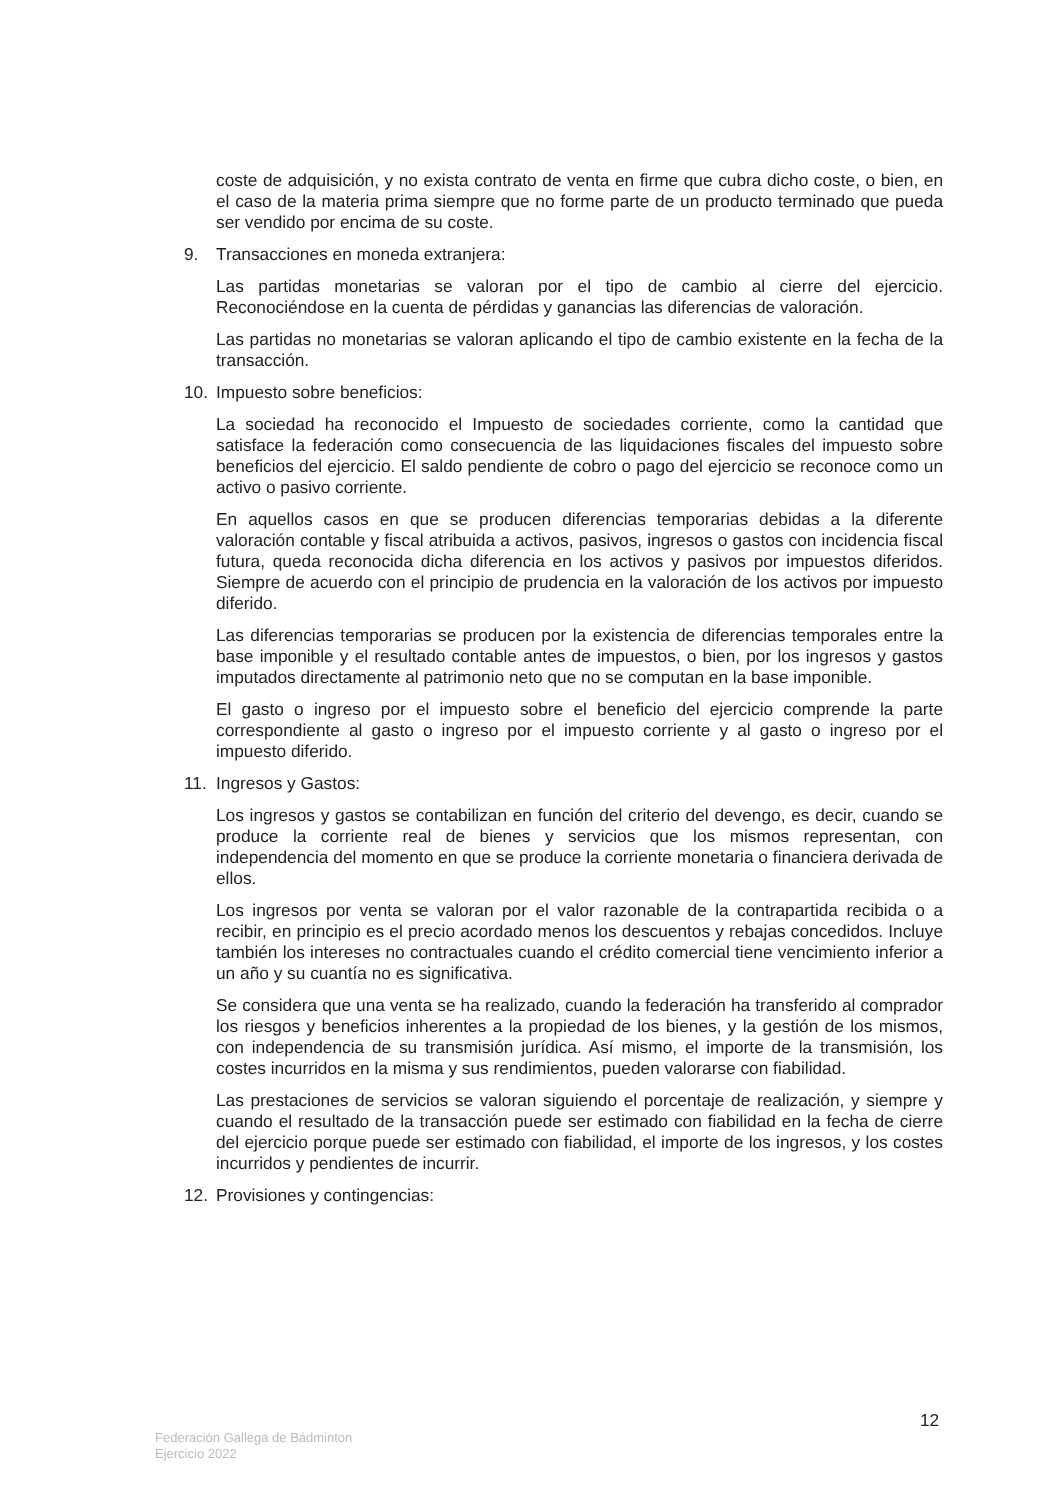coste de adquisición, y no exista contrato de venta en firme que cubra dicho coste, o bien, en el caso de la materia prima siempre que no forme parte de un producto terminado que pueda ser vendido por encima de su coste.
9. Transacciones en moneda extranjera:
Las partidas monetarias se valoran por el tipo de cambio al cierre del ejercicio. Reconociéndose en la cuenta de pérdidas y ganancias las diferencias de valoración.
Las partidas no monetarias se valoran aplicando el tipo de cambio existente en la fecha de la transacción.
10. Impuesto sobre beneficios:
La sociedad ha reconocido el Impuesto de sociedades corriente, como la cantidad que satisface la federación como consecuencia de las liquidaciones fiscales del impuesto sobre beneficios del ejercicio. El saldo pendiente de cobro o pago del ejercicio se reconoce como un activo o pasivo corriente.
En aquellos casos en que se producen diferencias temporarias debidas a la diferente valoración contable y fiscal atribuida a activos, pasivos, ingresos o gastos con incidencia fiscal futura, queda reconocida dicha diferencia en los activos y pasivos por impuestos diferidos. Siempre de acuerdo con el principio de prudencia en la valoración de los activos por impuesto diferido.
Las diferencias temporarias se producen por la existencia de diferencias temporales entre la base imponible y el resultado contable antes de impuestos, o bien, por los ingresos y gastos imputados directamente al patrimonio neto que no se computan en la base imponible.
El gasto o ingreso por el impuesto sobre el beneficio del ejercicio comprende la parte correspondiente al gasto o ingreso por el impuesto corriente y al gasto o ingreso por el impuesto diferido.
11. Ingresos y Gastos:
Los ingresos y gastos se contabilizan en función del criterio del devengo, es decir, cuando se produce la corriente real de bienes y servicios que los mismos representan, con independencia del momento en que se produce la corriente monetaria o financiera derivada de ellos.
Los ingresos por venta se valoran por el valor razonable de la contrapartida recibida o a recibir, en principio es el precio acordado menos los descuentos y rebajas concedidos. Incluye también los intereses no contractuales cuando el crédito comercial tiene vencimiento inferior a un año y su cuantía no es significativa.
Se considera que una venta se ha realizado, cuando la federación ha transferido al comprador los riesgos y beneficios inherentes a la propiedad de los bienes, y la gestión de los mismos, con independencia de su transmisión jurídica. Así mismo, el importe de la transmisión, los costes incurridos en la misma y sus rendimientos, pueden valorarse con fiabilidad.
Las prestaciones de servicios se valoran siguiendo el porcentaje de realización, y siempre y cuando el resultado de la transacción puede ser estimado con fiabilidad en la fecha de cierre del ejercicio porque puede ser estimado con fiabilidad, el importe de los ingresos, y los costes incurridos y pendientes de incurrir.
12. Provisiones y contingencias:
12
Federación Gallega de Bádminton
Ejercicio 2022